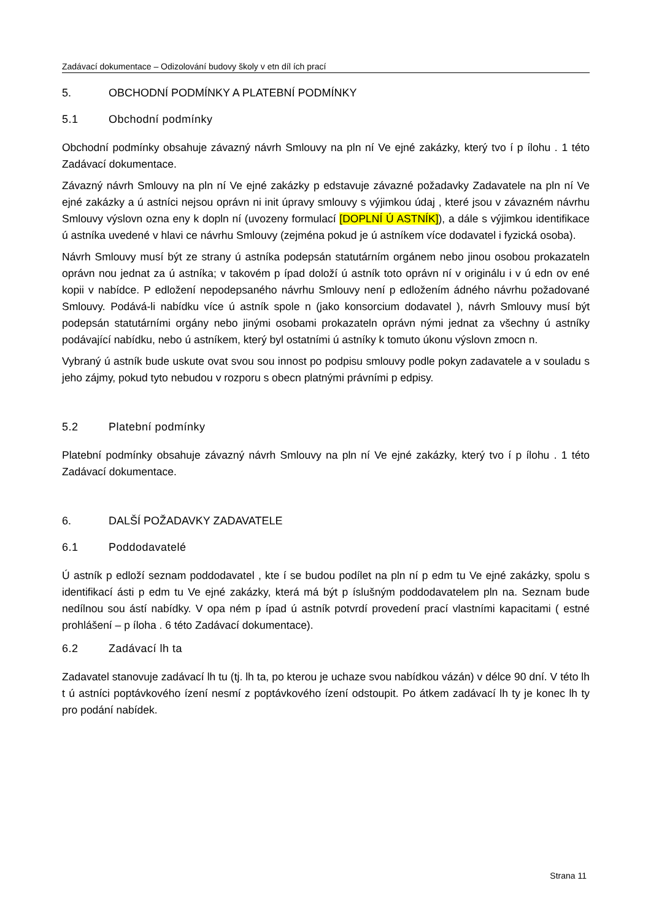Zadávací dokumentace – Odizolování budovy školy v etn díl ích prací
5. OBCHODNÍ PODMÍNKY A PLATEBNÍ PODMÍNKY
5.1 Obchodní podmínky
Obchodní podmínky obsahuje závazný návrh Smlouvy na pln ní Ve ejné zakázky, který tvo í p ílohu . 1 této Zadávací dokumentace.
Závazný návrh Smlouvy na pln ní Ve ejné zakázky p edstavuje závazné požadavky Zadavatele na pln ní Ve ejné zakázky a ú astníci nejsou oprávn ni init úpravy smlouvy s výjimkou údaj , které jsou v závazném návrhu Smlouvy výslovn ozna eny k dopln ní (uvozeny formulací [DOPLNÍ Ú ASTNÍK]), a dále s výjimkou identifikace ú astníka uvedené v hlavi ce návrhu Smlouvy (zejména pokud je ú astníkem více dodavatel i fyzická osoba).
Návrh Smlouvy musí být ze strany ú astníka podepsán statutárním orgánem nebo jinou osobou prokazateln oprávn nou jednat za ú astníka; v takovém p ípad doloží ú astník toto oprávn ní v originálu i v ú edn ov ené kopii v nabídce. P edložení nepodepsaného návrhu Smlouvy není p edložením ádného návrhu požadované Smlouvy. Podává-li nabídku více ú astník spole n (jako konsorcium dodavatel ), návrh Smlouvy musí být podepsán statutárními orgány nebo jinými osobami prokazateln oprávn nými jednat za všechny ú astníky podávající nabídku, nebo ú astníkem, který byl ostatními ú astníky k tomuto úkonu výslovn zmocn n.
Vybraný ú astník bude uskute ovat svou sou innost po podpisu smlouvy podle pokyn zadavatele a v souladu s jeho zájmy, pokud tyto nebudou v rozporu s obecn platnými právními p edpisy.
5.2 Platební podmínky
Platební podmínky obsahuje závazný návrh Smlouvy na pln ní Ve ejné zakázky, který tvo í p ílohu . 1 této Zadávací dokumentace.
6. DALŠÍ POŽADAVKY ZADAVATELE
6.1 Poddodavatelé
Ú astník p edloží seznam poddodavatel , kte í se budou podílet na pln ní p edm tu Ve ejné zakázky, spolu s identifikací ásti p edm tu Ve ejné zakázky, která má být p íslušným poddodavatelem pln na. Seznam bude nedílnou sou ástí nabídky. V opa ném p ípad ú astník potvrdí provedení prací vlastními kapacitami ( estné prohlášení – p íloha . 6 této Zadávací dokumentace).
6.2 Zadávací lh ta
Zadavatel stanovuje zadávací lh tu (tj. lh ta, po kterou je uchaze svou nabídkou vázán) v délce 90 dní. V této lh t ú astníci poptávkového ízení nesmí z poptávkového ízení odstoupit. Po átkem zadávací lh ty je konec lh ty pro podání nabídek.
Strana 11